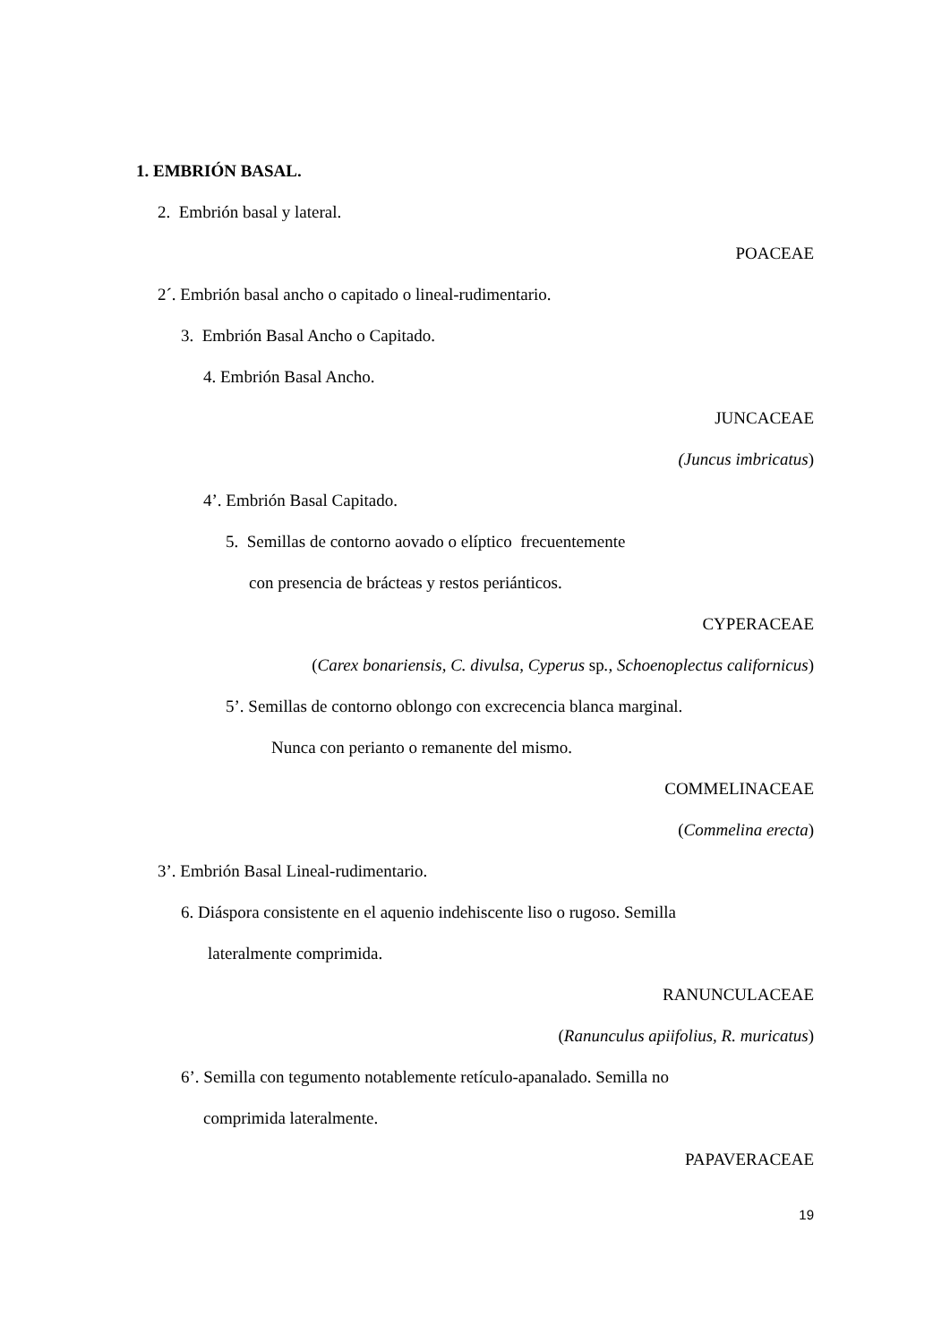1. EMBRIÓN BASAL.
2. Embrión basal y lateral.
POACEAE
2´. Embrión basal ancho o capitado o lineal-rudimentario.
3. Embrión Basal Ancho o Capitado.
4. Embrión Basal Ancho.
JUNCACEAE
(Juncus imbricatus)
4’. Embrión Basal Capitado.
5. Semillas de contorno aovado o elíptico frecuentemente
con presencia de brácteas y restos periánticos.
CYPERACEAE
(Carex bonariensis, C. divulsa, Cyperus sp., Schoenoplectus californicus)
5’. Semillas de contorno oblongo con excrecencia blanca marginal.
Nunca con perianto o remanente del mismo.
COMMELINACEAE
(Commelina erecta)
3’. Embrión Basal Lineal-rudimentario.
6. Diáspora consistente en el aquenio indehiscente liso o rugoso. Semilla
lateralmente comprimida.
RANUNCULACEAE
(Ranunculus apiifolius, R. muricatus)
6’. Semilla con tegumento notablemente retículo-apanalado. Semilla no
comprimida lateralmente.
PAPAVERACEAE
19